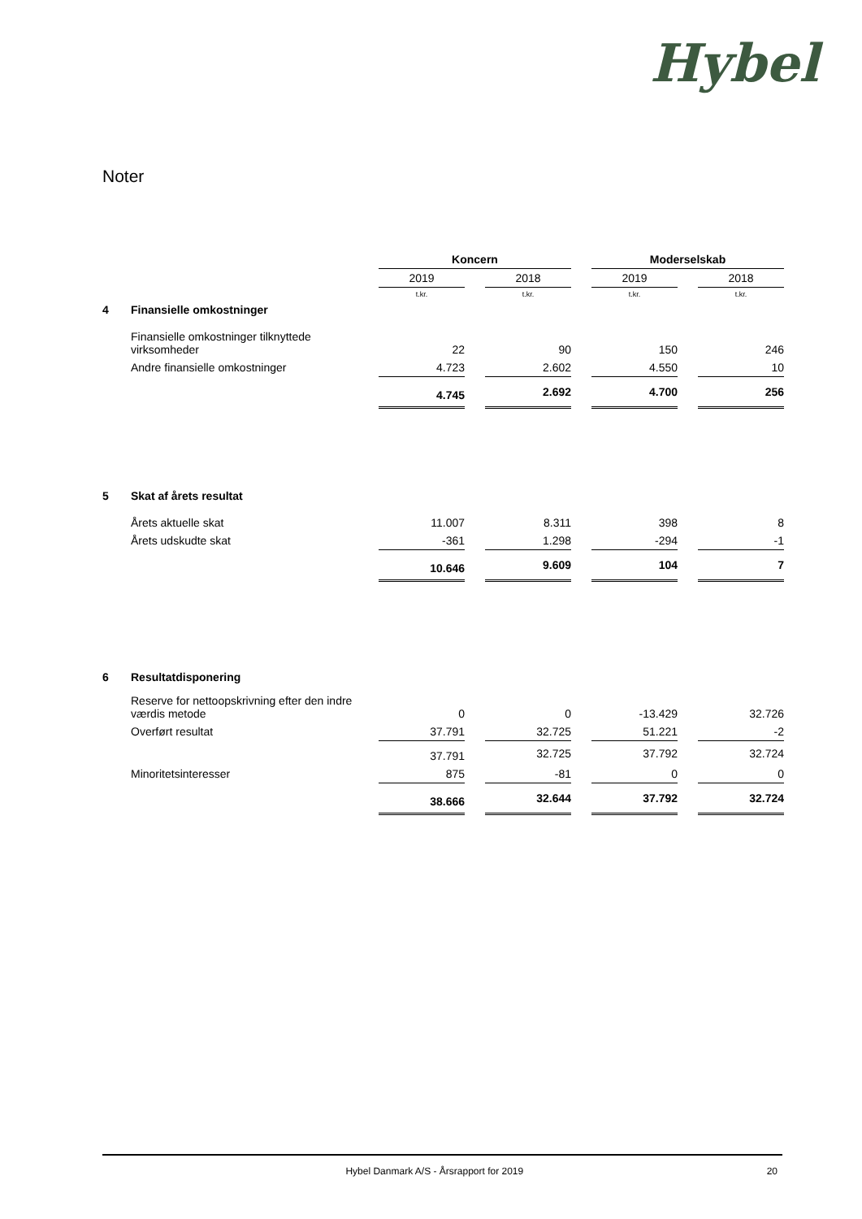Hybel
Noter
| | | Koncern | | | | Moderselskab | | |
| | | 2019 | | 2018 | | 2019 | | 2018 |
| | | t.kr. | | t.kr. | | t.kr. | | t.kr. |
| 4 | Finansielle omkostninger | | | | | | | |
| | Finansielle omkostninger tilknyttede virksomheder | 22 | | 90 | | 150 | | 246 |
| | Andre finansielle omkostninger | 4.723 | | 2.602 | | 4.550 | | 10 |
| | | 4.745 | | 2.692 | | 4.700 | | 256 |
| 5 | Skat af årets resultat | | | | | | | |
| | Årets aktuelle skat | 11.007 | | 8.311 | | 398 | | 8 |
| | Årets udskudte skat | -361 | | 1.298 | | -294 | | -1 |
| | | 10.646 | | 9.609 | | 104 | | 7 |
| 6 | Resultatdisponering | | | | | | | |
| | Reserve for nettoopskrivning efter den indre værdis metode | 0 | | 0 | | -13.429 | | 32.726 |
| | Overført resultat | 37.791 | | 32.725 | | 51.221 | | -2 |
| | | 37.791 | | 32.725 | | 37.792 | | 32.724 |
| | Minoritetsinteresser | 875 | | -81 | | 0 | | 0 |
| | | 38.666 | | 32.644 | | 37.792 | | 32.724 |
Hybel Danmark A/S - Årsrapport for 2019 20